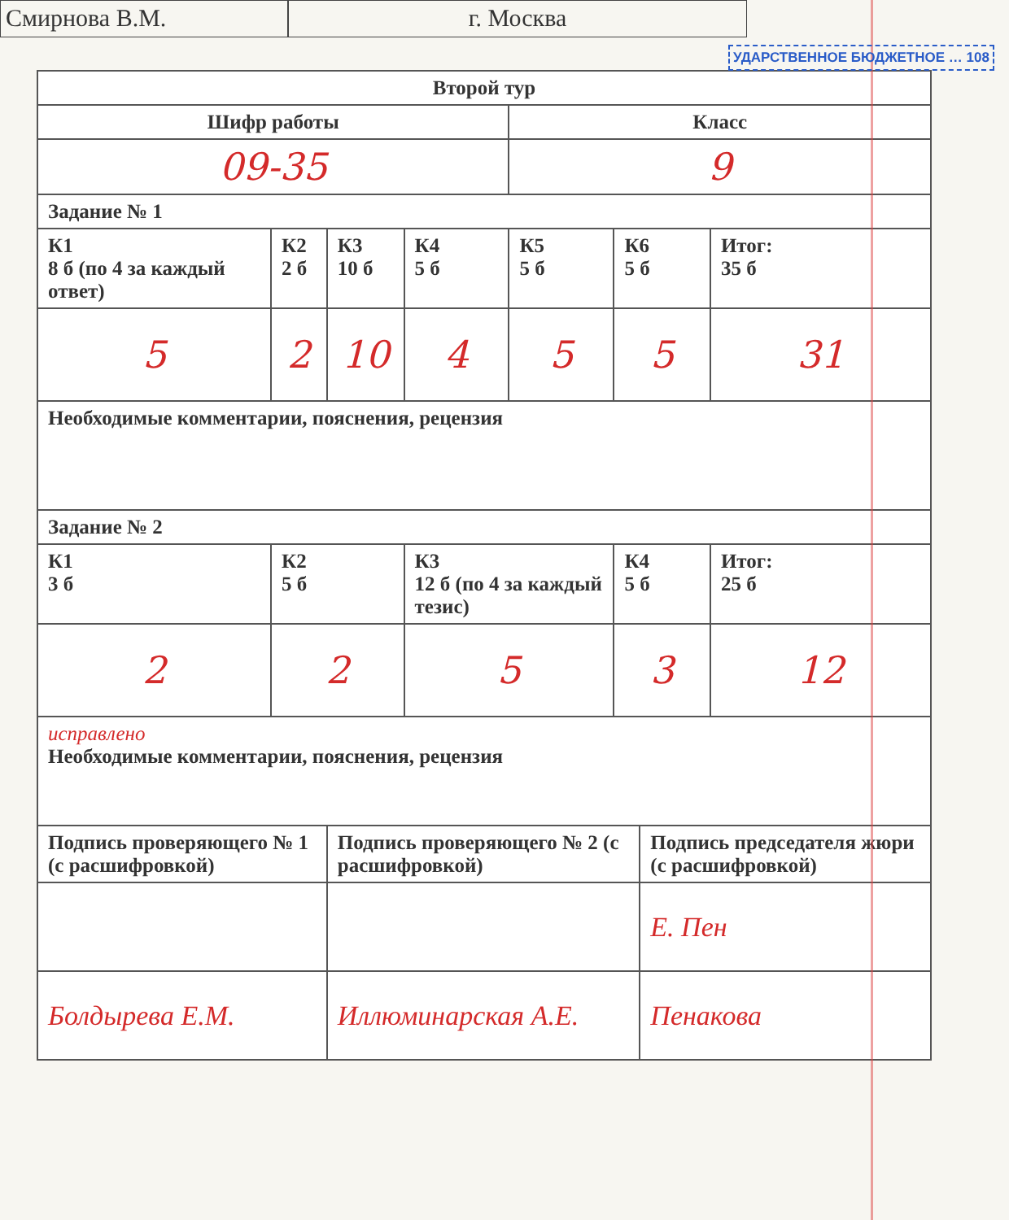Смирнова В.М. г. Москва
УДАРСТВЕННОЕ БЮДЖЕТНОЕ … 108
| Второй тур | | | | | | | |
| Шифр работы | | | | Класс | | | |
| 09-35 | | | | 9 | | | |
| Задание № 1 | | | | | | | |
| К1 8 б (по 4 за каждый ответ) | К2 2 б | К3 10 б | К4 5 б | К5 5 б | К6 5 б | | Итог: 35 б |
| 5 | 2 | 10 | 4 | 5 | 5 | | 31 |
| Необходимые комментарии, пояснения, рецензия | | | | | | | |
| Задание № 2 | | | | | | | |
| К1 3 б | К2 5 б | | К3 12 б (по 4 за каждый тезис) | | К4 5 б | | Итог: 25 б |
| 2 | 2 | | 5 | | 3 | | 12 |
| исправлено Необходимые комментарии, пояснения, рецензия | | | | | | | |
| Подпись проверяющего № 1 (с расшифровкой) | | Подпись проверяющего № 2 (с расшифровкой) | | | | Подпись председателя жюри (с расшифровкой) | |
| | | | | | | Е. Пен | |
| Болдырева Е.М. | | Иллюминарская А.Е. | | | | Пенакова | |